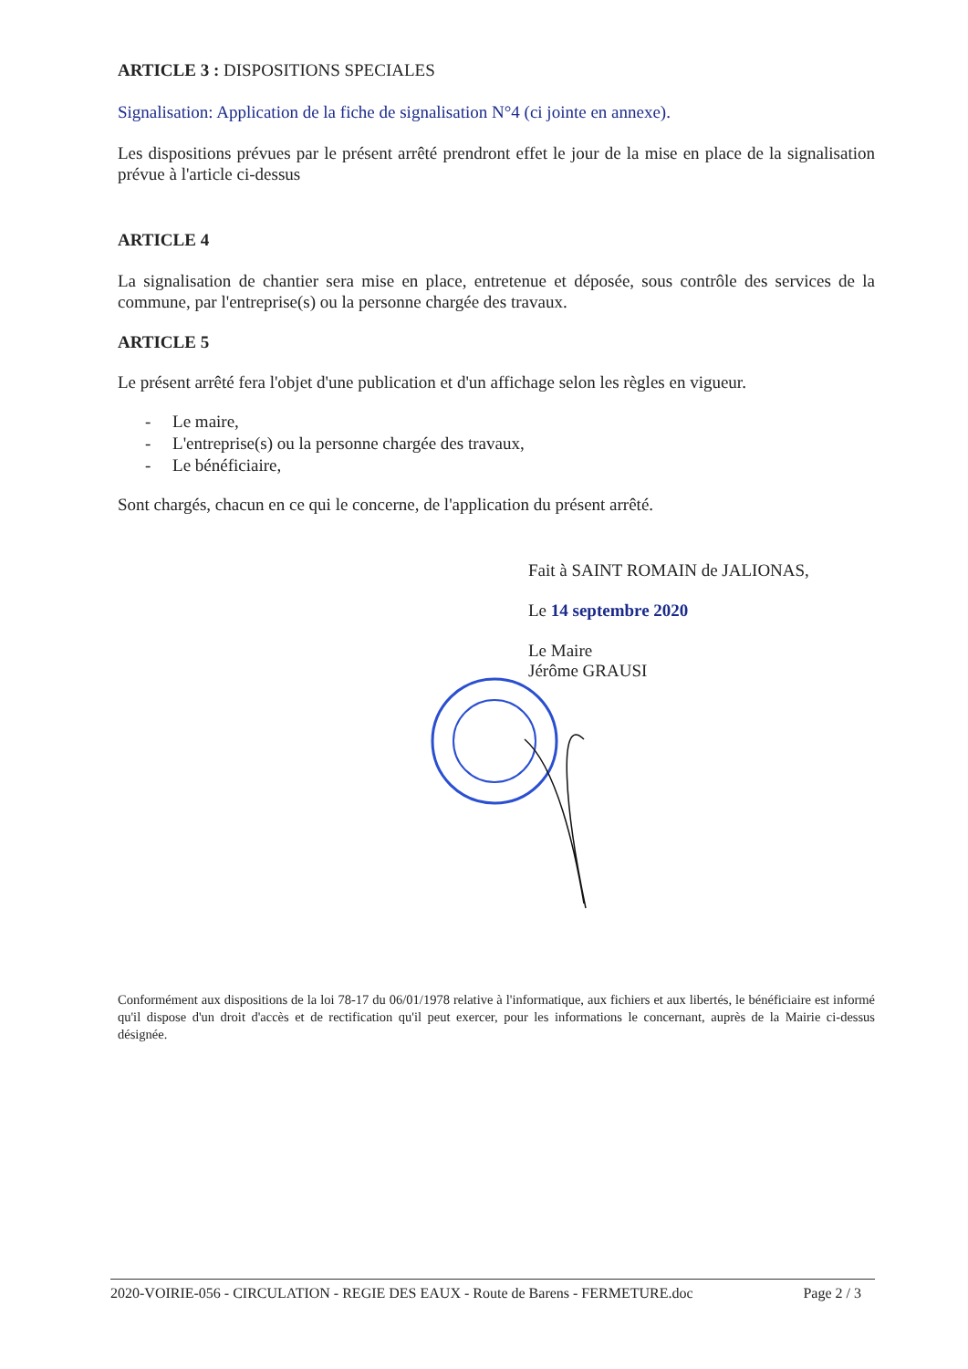ARTICLE 3 : DISPOSITIONS SPECIALES
Signalisation: Application de la fiche de signalisation N°4 (ci jointe en annexe).
Les dispositions prévues par le présent arrêté prendront effet le jour de la mise en place de la signalisation prévue à l'article ci-dessus
ARTICLE 4
La signalisation de chantier sera mise en place, entretenue et déposée, sous contrôle des services de la commune, par l'entreprise(s) ou la personne chargée des travaux.
ARTICLE 5
Le présent arrêté fera l'objet d'une publication et d'un affichage selon les règles en vigueur.
- Le maire,
- L'entreprise(s) ou la personne chargée des travaux,
- Le bénéficiaire,
Sont chargés, chacun en ce qui le concerne, de l'application du présent arrêté.
Fait à SAINT ROMAIN de JALIONAS,
Le 14 septembre 2020
Le Maire
Jérôme GRAUSI
Conformément aux dispositions de la loi 78-17 du 06/01/1978 relative à l'informatique, aux fichiers et aux libertés, le bénéficiaire est informé qu'il dispose d'un droit d'accès et de rectification qu'il peut exercer, pour les informations le concernant, auprès de la Mairie ci-dessus désignée.
2020-VOIRIE-056 - CIRCULATION - REGIE DES EAUX - Route de Barens - FERMETURE.doc Page 2 / 3